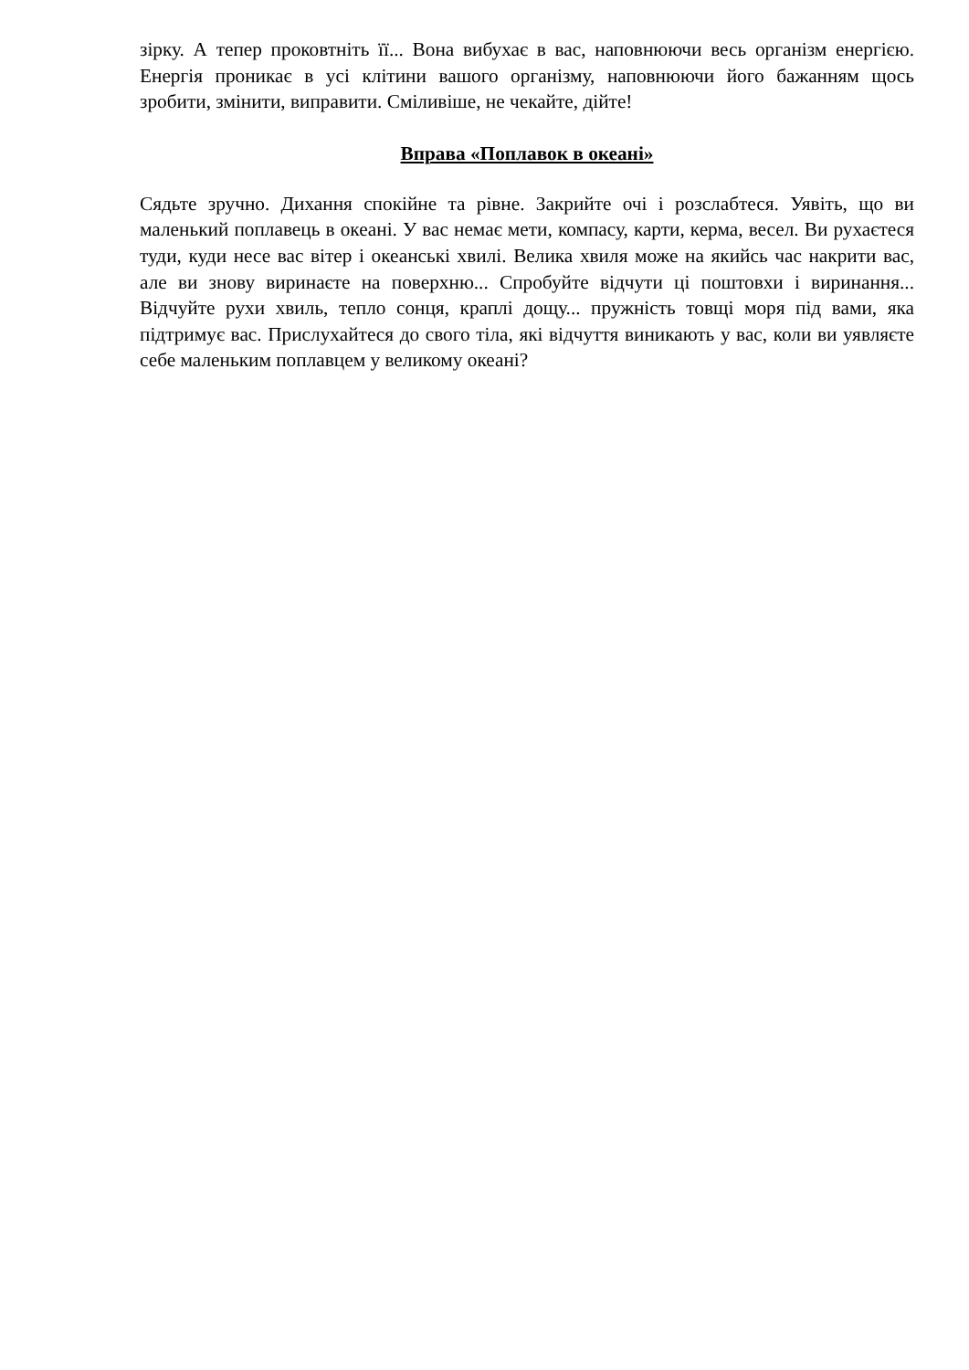зірку. А тепер проковтніть її... Вона вибухає в вас, наповнюючи весь організм енергією. Енергія проникає в усі клітини вашого організму, наповнюючи його бажанням щось зробити, змінити, виправити. Сміливіше, не чекайте, дійте!
Вправа «Поплавок в океані»
Сядьте зручно. Дихання спокійне та рівне. Закрийте очі і розслабтеся. Уявіть, що ви маленький поплавець в океані. У вас немає мети, компасу, карти, керма, весел. Ви рухаєтеся туди, куди несе вас вітер і океанські хвилі. Велика хвиля може на якийсь час накрити вас, але ви знову виринаєте на поверхню... Спробуйте відчути ці поштовхи і виринання... Відчуйте рухи хвиль, тепло сонця, краплі дощу... пружність товщі моря під вами, яка підтримує вас. Прислухайтеся до свого тіла, які відчуття виникають у вас, коли ви уявляєте себе маленьким поплавцем у великому океані?